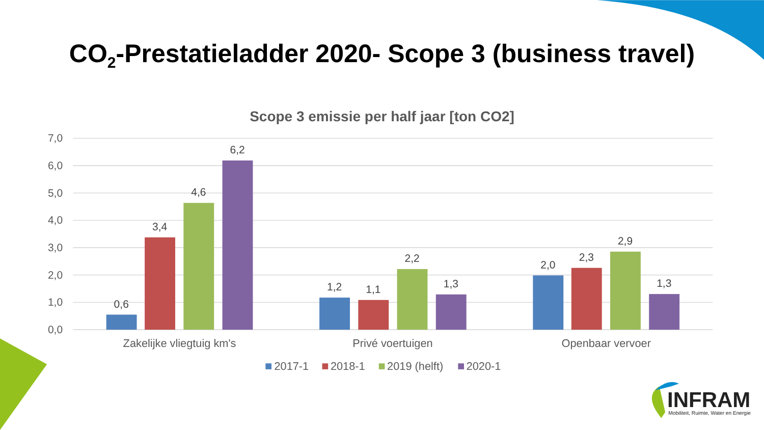CO<sub>2</sub>-Prestatieladder 2020- Scope 3 (business travel)
Scope 3 emissie per half jaar [ton CO2]
7,0
6,0
5,0
4,0
3,0
2,0
1,0
0,0
0,6
3,4
4,6
6,2
1,2
1,1
2,2
1,3
2,0
2,3
2,9
1,3
Zakelijke vliegtuig km's
Privé voertuigen
Openbaar vervoer
2017-1
2018-1
2019 (helft)
2020-1
INFRAM
Mobiliteit, Ruimte, Water en Energie